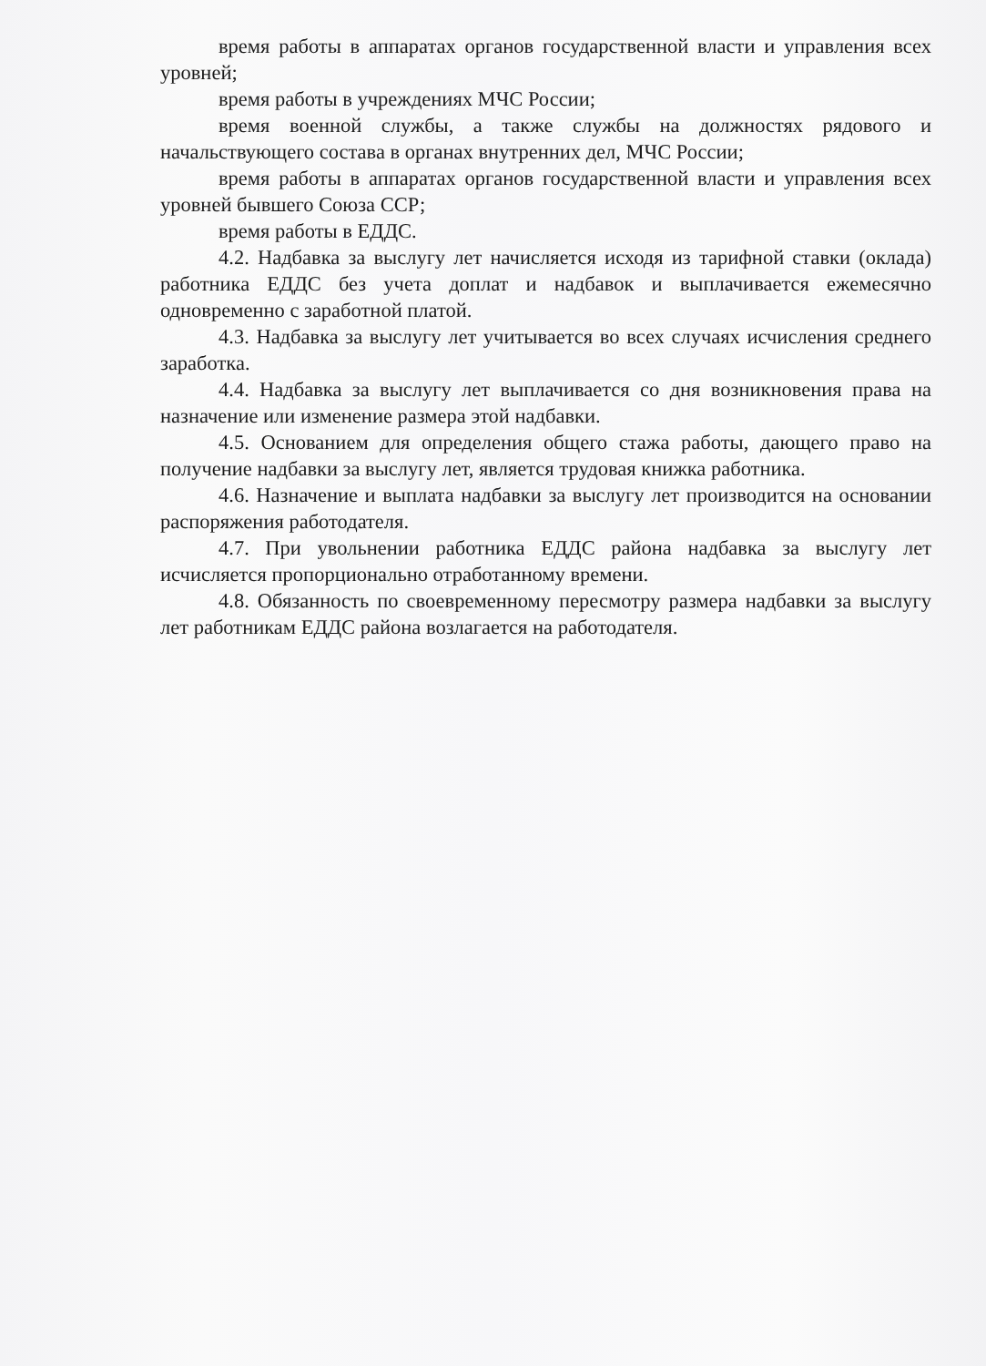время работы в аппаратах органов государственной власти и управления всех уровней;
время работы в учреждениях МЧС России;
время военной службы, а также службы на должностях рядового и начальствующего состава в органах внутренних дел, МЧС России;
время работы в аппаратах органов государственной власти и управления всех уровней бывшего Союза ССР;
время работы в ЕДДС.
4.2. Надбавка за выслугу лет начисляется исходя из тарифной ставки (оклада) работника ЕДДС без учета доплат и надбавок и выплачивается ежемесячно одновременно с заработной платой.
4.3. Надбавка за выслугу лет учитывается во всех случаях исчисления среднего заработка.
4.4. Надбавка за выслугу лет выплачивается со дня возникновения права на назначение или изменение размера этой надбавки.
4.5. Основанием для определения общего стажа работы, дающего право на получение надбавки за выслугу лет, является трудовая книжка работника.
4.6. Назначение и выплата надбавки за выслугу лет производится на основании распоряжения работодателя.
4.7. При увольнении работника ЕДДС района надбавка за выслугу лет исчисляется пропорционально отработанному времени.
4.8. Обязанность по своевременному пересмотру размера надбавки за выслугу лет работникам ЕДДС района возлагается на работодателя.